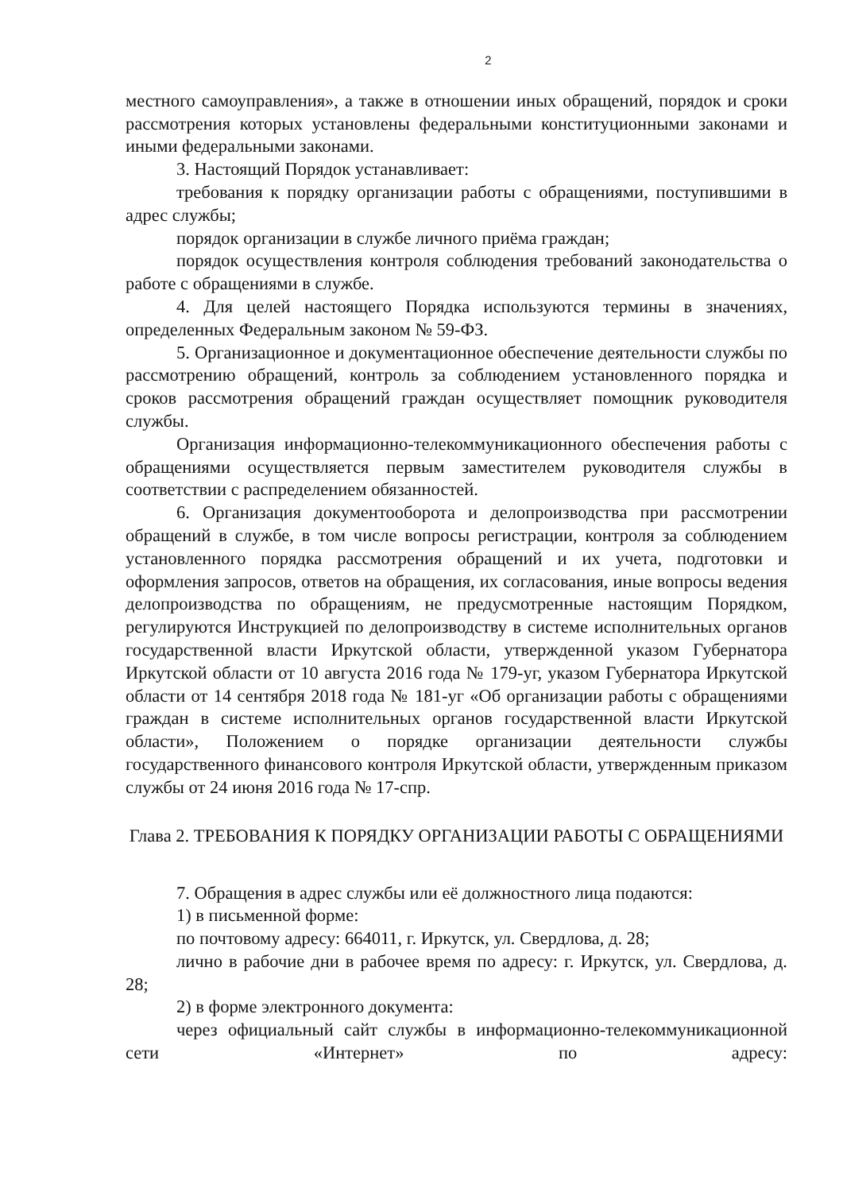2
местного самоуправления», а также в отношении иных обращений, порядок и сроки рассмотрения которых установлены федеральными конституционными законами и иными федеральными законами.
3. Настоящий Порядок устанавливает:
требования к порядку организации работы с обращениями, поступившими в адрес службы;
порядок организации в службе личного приёма граждан;
порядок осуществления контроля соблюдения требований законодательства о работе с обращениями в службе.
4. Для целей настоящего Порядка используются термины в значениях, определенных Федеральным законом № 59-ФЗ.
5. Организационное и документационное обеспечение деятельности службы по рассмотрению обращений, контроль за соблюдением установленного порядка и сроков рассмотрения обращений граждан осуществляет помощник руководителя службы.
Организация информационно-телекоммуникационного обеспечения работы с обращениями осуществляется первым заместителем руководителя службы в соответствии с распределением обязанностей.
6. Организация документооборота и делопроизводства при рассмотрении обращений в службе, в том числе вопросы регистрации, контроля за соблюдением установленного порядка рассмотрения обращений и их учета, подготовки и оформления запросов, ответов на обращения, их согласования, иные вопросы ведения делопроизводства по обращениям, не предусмотренные настоящим Порядком, регулируются Инструкцией по делопроизводству в системе исполнительных органов государственной власти Иркутской области, утвержденной указом Губернатора Иркутской области от 10 августа 2016 года № 179-уг, указом Губернатора Иркутской области от 14 сентября 2018 года № 181-уг «Об организации работы с обращениями граждан в системе исполнительных органов государственной власти Иркутской области», Положением о порядке организации деятельности службы государственного финансового контроля Иркутской области, утвержденным приказом службы от 24 июня 2016 года № 17-спр.
Глава 2. ТРЕБОВАНИЯ К ПОРЯДКУ ОРГАНИЗАЦИИ РАБОТЫ С ОБРАЩЕНИЯМИ
7. Обращения в адрес службы или её должностного лица подаются:
1) в письменной форме:
по почтовому адресу: 664011, г. Иркутск, ул. Свердлова, д. 28;
лично в рабочие дни в рабочее время по адресу: г. Иркутск, ул. Свердлова, д. 28;
2) в форме электронного документа:
через официальный сайт службы в информационно-телекоммуникационной сети «Интернет» по адресу: